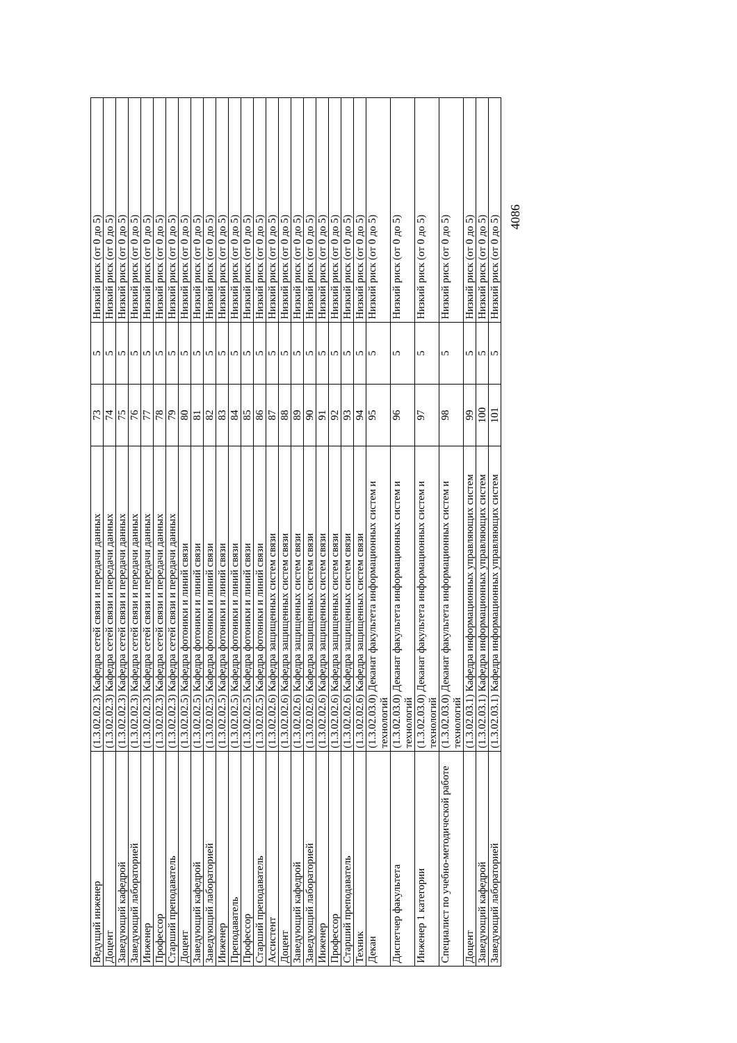| Ведущий инженер | (1.3.02.02.3) Кафедра сетей связи и передачи данных | 73 | 5 | Низкий риск (от 0 до 5) |
| Доцент | (1.3.02.02.3) Кафедра сетей связи и передачи данных | 74 | 5 | Низкий риск (от 0 до 5) |
| Заведующий кафедрой | (1.3.02.02.3) Кафедра сетей связи и передачи данных | 75 | 5 | Низкий риск (от 0 до 5) |
| Заведующий лабораторией | (1.3.02.02.3) Кафедра сетей связи и передачи данных | 76 | 5 | Низкий риск (от 0 до 5) |
| Инженер | (1.3.02.02.3) Кафедра сетей связи и передачи данных | 77 | 5 | Низкий риск (от 0 до 5) |
| Профессор | (1.3.02.02.3) Кафедра сетей связи и передачи данных | 78 | 5 | Низкий риск (от 0 до 5) |
| Старший преподаватель | (1.3.02.02.3) Кафедра сетей связи и передачи данных | 79 | 5 | Низкий риск (от 0 до 5) |
| Доцент | (1.3.02.02.5) Кафедра фотоники и линий связи | 80 | 5 | Низкий риск (от 0 до 5) |
| Заведующий кафедрой | (1.3.02.02.5) Кафедра фотоники и линий связи | 81 | 5 | Низкий риск (от 0 до 5) |
| Заведующий лабораторией | (1.3.02.02.5) Кафедра фотоники и линий связи | 82 | 5 | Низкий риск (от 0 до 5) |
| Инженер | (1.3.02.02.5) Кафедра фотоники и линий связи | 83 | 5 | Низкий риск (от 0 до 5) |
| Преподаватель | (1.3.02.02.5) Кафедра фотоники и линий связи | 84 | 5 | Низкий риск (от 0 до 5) |
| Профессор | (1.3.02.02.5) Кафедра фотоники и линий связи | 85 | 5 | Низкий риск (от 0 до 5) |
| Старший преподаватель | (1.3.02.02.5) Кафедра фотоники и линий связи | 86 | 5 | Низкий риск (от 0 до 5) |
| Ассистент | (1.3.02.02.6) Кафедра защищенных систем связи | 87 | 5 | Низкий риск (от 0 до 5) |
| Доцент | (1.3.02.02.6) Кафедра защищенных систем связи | 88 | 5 | Низкий риск (от 0 до 5) |
| Заведующий кафедрой | (1.3.02.02.6) Кафедра защищенных систем связи | 89 | 5 | Низкий риск (от 0 до 5) |
| Заведующий лабораторией | (1.3.02.02.6) Кафедра защищенных систем связи | 90 | 5 | Низкий риск (от 0 до 5) |
| Инженер | (1.3.02.02.6) Кафедра защищенных систем связи | 91 | 5 | Низкий риск (от 0 до 5) |
| Профессор | (1.3.02.02.6) Кафедра защищенных систем связи | 92 | 5 | Низкий риск (от 0 до 5) |
| Старший преподаватель | (1.3.02.02.6) Кафедра защищенных систем связи | 93 | 5 | Низкий риск (от 0 до 5) |
| Техник | (1.3.02.02.6) Кафедра защищенных систем связи | 94 | 5 | Низкий риск (от 0 до 5) |
| Декан | (1.3.02.03.0) Деканат факультета информационных систем и технологий | 95 | 5 | Низкий риск (от 0 до 5) |
| Диспетчер факультета | (1.3.02.03.0) Деканат факультета информационных систем и технологий | 96 | 5 | Низкий риск (от 0 до 5) |
| Инженер 1 категории | (1.3.02.03.0) Деканат факультета информационных систем и технологий | 97 | 5 | Низкий риск (от 0 до 5) |
| Специалист по учебно-методической работе | (1.3.02.03.0) Деканат факультета информационных систем и технологий | 98 | 5 | Низкий риск (от 0 до 5) |
| Доцент | (1.3.02.03.1) Кафедра информационных управляющих систем | 99 | 5 | Низкий риск (от 0 до 5) |
| Заведующий кафедрой | (1.3.02.03.1) Кафедра информационных управляющих систем | 100 | 5 | Низкий риск (от 0 до 5) |
| Заведующий лабораторией | (1.3.02.03.1) Кафедра информационных управляющих систем | 101 | 5 | Низкий риск (от 0 до 5) |
4086